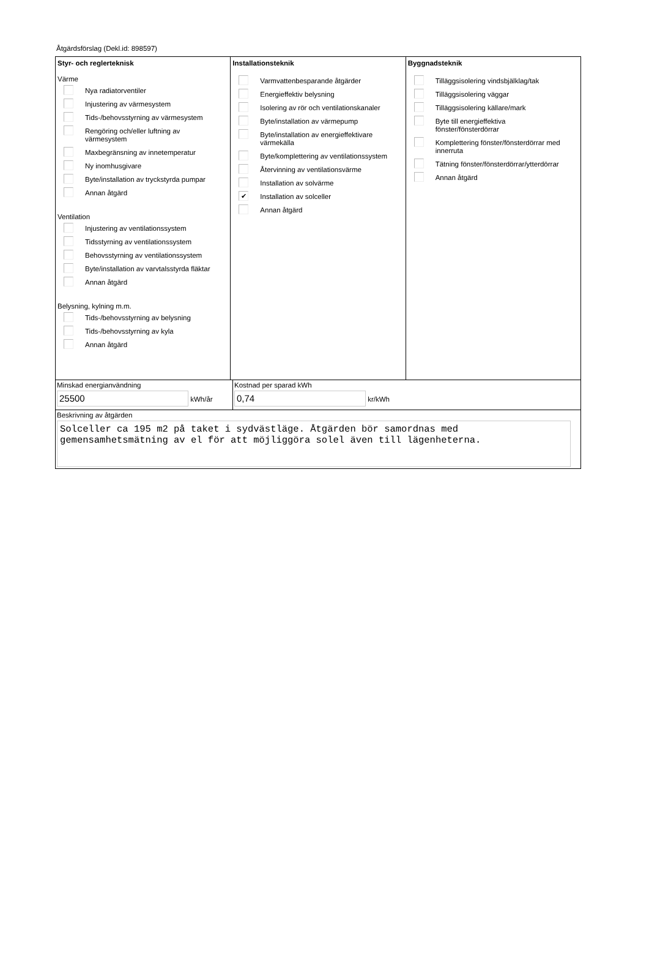Åtgärdsförslag (Dekl.id: 898597)
Styr- och reglerteknisk
Värme
Nya radiatorventiler
Injustering av värmesystem
Tids-/behovsstyrning av värmesystem
Rengöring och/eller luftning av värmesystem
Maxbegränsning av innetemperatur
Ny inomhusgivare
Byte/installation av tryckstyrda pumpar
Annan åtgärd
Ventilation
Injustering av ventilationssystem
Tidsstyrning av ventilationssystem
Behovsstyrning av ventilationssystem
Byte/installation av varvtalsstyrda fläktar
Annan åtgärd
Belysning, kylning m.m.
Tids-/behovsstyrning av belysning
Tids-/behovsstyrning av kyla
Annan åtgärd
Installationsteknik
Varmvattenbesparande åtgärder
Energieffektiv belysning
Isolering av rör och ventilationskanaler
Byte/installation av värmepump
Byte/installation av energieffektivare värmekälla
Byte/komplettering av ventilationssystem
Återvinning av ventilationsvärme
Installation av solvärme
✔
Installation av solceller
Annan åtgärd
Byggnadsteknik
Tilläggsisolering vindsbjälklag/tak
Tilläggsisolering väggar
Tilläggsisolering källare/mark
Byte till energieffektiva fönster/fönsterdörrar
Komplettering fönster/fönsterdörrar med innerruta
Tätning fönster/fönsterdörrar/ytterdörrar
Annan åtgärd
Minskad energianvändning
25500 kWh/år
Kostnad per sparad kWh
0,74 kr/kWh
Beskrivning av åtgärden
Solceller ca 195 m2 på taket i sydvästläge. Åtgärden bör samordnas med gemensamhetsmätning av el för att möjliggöra solel även till lägenheterna.